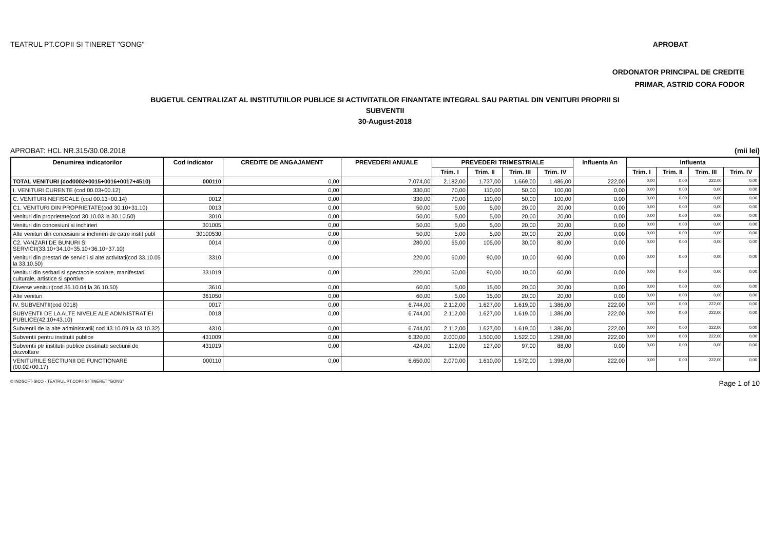TEATRUL PT.COPII SI TINERET "GONG" APROBAT
ORDONATOR PRINCIPAL DE CREDITE
PRIMAR, ASTRID CORA FODOR
BUGETUL CENTRALIZAT AL INSTITUTIILOR PUBLICE SI ACTIVITATILOR FINANTATE INTEGRAL SAU PARTIAL DIN VENITURI PROPRII SI
SUBVENTII
30-August-2018
APROBAT: HCL NR.315/30.08.2018 (mii lei)
| Denumirea indicatorilor | Cod indicator | CREDITE DE ANGAJAMENT | PREVEDERI ANUALE | PREVEDERI TRIMESTRIALE | | | | Influenta An | Influenta | | | |
| --- | --- | --- | --- | --- | --- | --- | --- | --- | --- | --- | --- | --- |
| | | | | Trim. I | Trim. II | Trim. III | Trim. IV | | Trim. I | Trim. II | Trim. III | Trim. IV |
| TOTAL VENITURI (cod0002+0015+0016+0017+4510) | 000110 | 0,00 | 7.074,00 | 2.182,00 | 1.737,00 | 1.669,00 | 1.486,00 | 222,00 | 0,00 | 0,00 | 222,00 | 0,00 |
| I. VENITURI CURENTE (cod 00.03+00.12) | | 0,00 | 330,00 | 70,00 | 110,00 | 50,00 | 100,00 | 0,00 | 0,00 | 0,00 | 0,00 | 0,00 |
| C. VENITURI NEFISCALE (cod 00.13+00.14) | 0012 | 0,00 | 330,00 | 70,00 | 110,00 | 50,00 | 100,00 | 0,00 | 0,00 | 0,00 | 0,00 | 0,00 |
| C1. VENITURI DIN PROPRIETATE(cod 30.10+31.10) | 0013 | 0,00 | 50,00 | 5,00 | 5,00 | 20,00 | 20,00 | 0,00 | 0,00 | 0,00 | 0,00 | 0,00 |
| Venituri din proprietate(cod 30.10.03 la 30.10.50) | 3010 | 0,00 | 50,00 | 5,00 | 5,00 | 20,00 | 20,00 | 0,00 | 0,00 | 0,00 | 0,00 | 0,00 |
| Venituri din concesiuni si inchirieri | 301005 | 0,00 | 50,00 | 5,00 | 5,00 | 20,00 | 20,00 | 0,00 | 0,00 | 0,00 | 0,00 | 0,00 |
| Alte venituri din concesiuni si inchirieri de catre instit publ | 30100530 | 0,00 | 50,00 | 5,00 | 5,00 | 20,00 | 20,00 | 0,00 | 0,00 | 0,00 | 0,00 | 0,00 |
| C2. VANZARI DE BUNURI SI SERVICII(33.10+34.10+35.10+36.10+37.10) | 0014 | 0,00 | 280,00 | 65,00 | 105,00 | 30,00 | 80,00 | 0,00 | 0,00 | 0,00 | 0,00 | 0,00 |
| Venituri din prestari de servicii si alte activitati(cod 33.10.05 la 33.10.50) | 3310 | 0,00 | 220,00 | 60,00 | 90,00 | 10,00 | 60,00 | 0,00 | 0,00 | 0,00 | 0,00 | 0,00 |
| Venituri din serbari si spectacole scolare, manifestari culturale, artistice si sportive | 331019 | 0,00 | 220,00 | 60,00 | 90,00 | 10,00 | 60,00 | 0,00 | 0,00 | 0,00 | 0,00 | 0,00 |
| Diverse venituri(cod 36.10.04 la 36.10.50) | 3610 | 0,00 | 60,00 | 5,00 | 15,00 | 20,00 | 20,00 | 0,00 | 0,00 | 0,00 | 0,00 | 0,00 |
| Alte venituri | 361050 | 0,00 | 60,00 | 5,00 | 15,00 | 20,00 | 20,00 | 0,00 | 0,00 | 0,00 | 0,00 | 0,00 |
| IV. SUBVENTII(cod 0018) | 0017 | 0,00 | 6.744,00 | 2.112,00 | 1.627,00 | 1.619,00 | 1.386,00 | 222,00 | 0,00 | 0,00 | 222,00 | 0,00 |
| SUBVENTII DE LA ALTE NIVELE ALE ADMNISTRATIEI PUBLICE(42.10+43.10) | 0018 | 0,00 | 6.744,00 | 2.112,00 | 1.627,00 | 1.619,00 | 1.386,00 | 222,00 | 0,00 | 0,00 | 222,00 | 0,00 |
| Subventii de la alte administratii( cod 43.10.09 la 43.10.32) | 4310 | 0,00 | 6.744,00 | 2.112,00 | 1.627,00 | 1.619,00 | 1.386,00 | 222,00 | 0,00 | 0,00 | 222,00 | 0,00 |
| Subventii pentru institutii publice | 431009 | 0,00 | 6.320,00 | 2.000,00 | 1.500,00 | 1.522,00 | 1.298,00 | 222,00 | 0,00 | 0,00 | 222,00 | 0,00 |
| Subventii ptr institutii publice destinate sectiunii de dezvoltare | 431019 | 0,00 | 424,00 | 112,00 | 127,00 | 97,00 | 88,00 | 0,00 | 0,00 | 0,00 | 0,00 | 0,00 |
| VENITURILE SECTIUNII DE FUNCTIONARE (00.02+00.17) | 000110 | 0,00 | 6.650,00 | 2.070,00 | 1.610,00 | 1.572,00 | 1.398,00 | 222,00 | 0,00 | 0,00 | 222,00 | 0,00 |
© INDSOFT-SICO - TEATRUL PT.COPII SI TINERET "GONG" Page 1 of 10